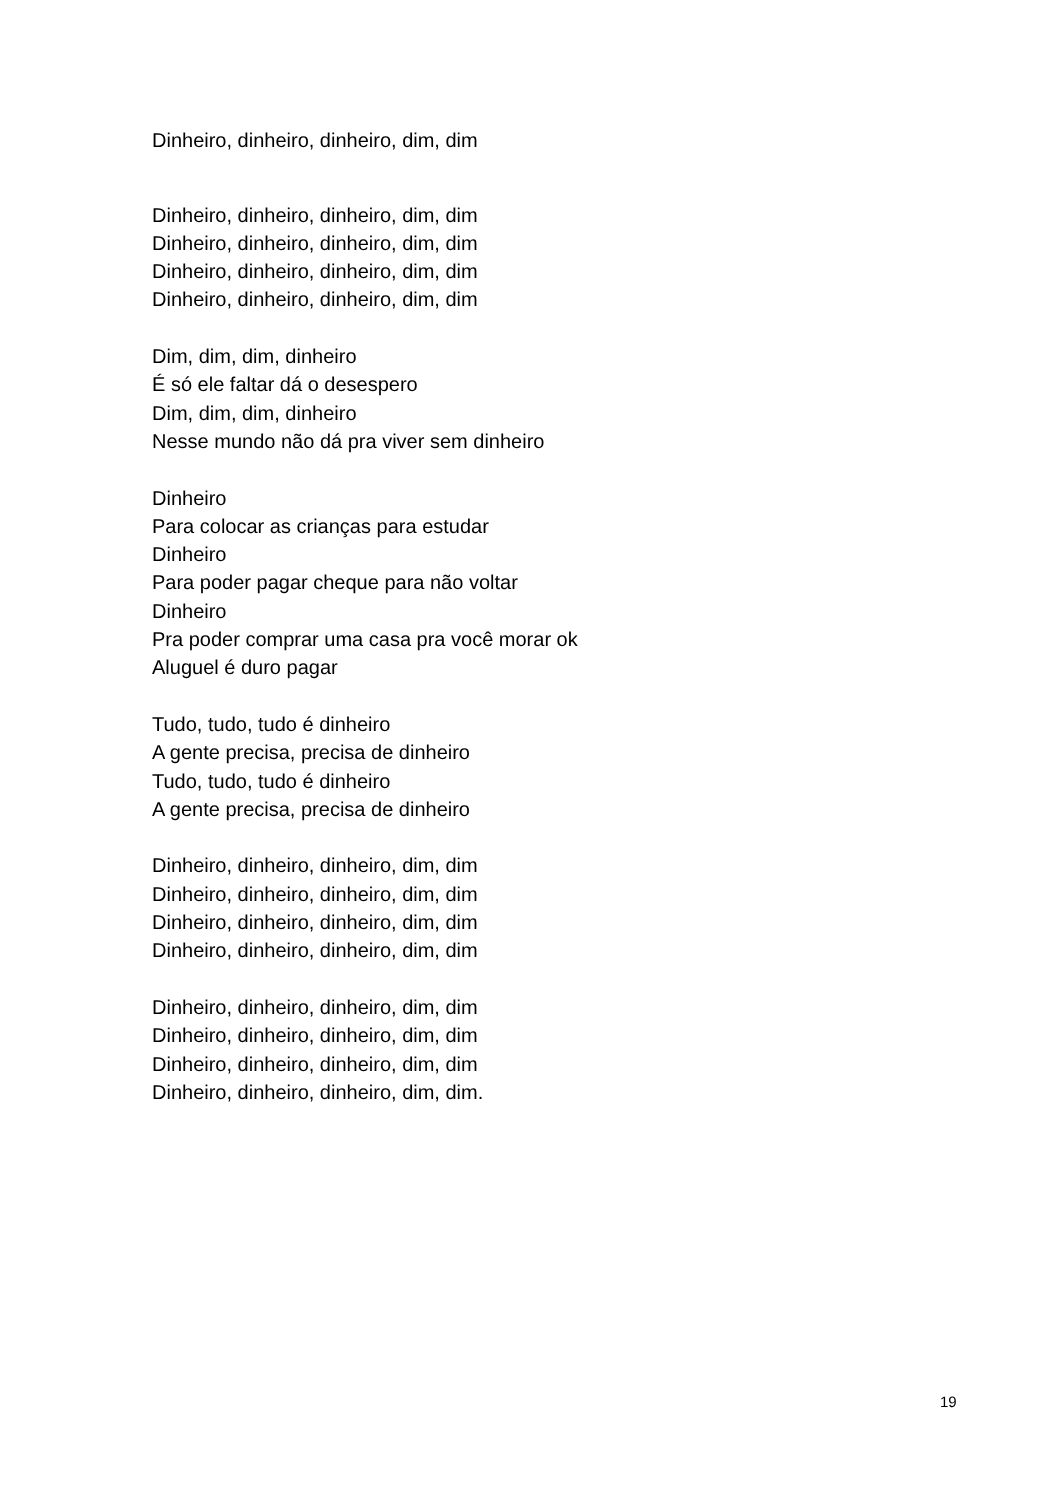Dinheiro, dinheiro, dinheiro, dim, dim
Dinheiro, dinheiro, dinheiro, dim, dim
Dinheiro, dinheiro, dinheiro, dim, dim
Dinheiro, dinheiro, dinheiro, dim, dim
Dinheiro, dinheiro, dinheiro, dim, dim
Dim, dim, dim, dinheiro
É só ele faltar dá o desespero
Dim, dim, dim, dinheiro
Nesse mundo não dá pra viver sem dinheiro
Dinheiro
Para colocar as crianças para estudar
Dinheiro
Para poder pagar cheque para não voltar
Dinheiro
Pra poder comprar uma casa pra você morar ok
Aluguel é duro pagar
Tudo, tudo, tudo é dinheiro
A gente precisa, precisa de dinheiro
Tudo, tudo, tudo é dinheiro
A gente precisa, precisa de dinheiro
Dinheiro, dinheiro, dinheiro, dim, dim
Dinheiro, dinheiro, dinheiro, dim, dim
Dinheiro, dinheiro, dinheiro, dim, dim
Dinheiro, dinheiro, dinheiro, dim, dim
Dinheiro, dinheiro, dinheiro, dim, dim
Dinheiro, dinheiro, dinheiro, dim, dim
Dinheiro, dinheiro, dinheiro, dim, dim
Dinheiro, dinheiro, dinheiro, dim, dim.
19